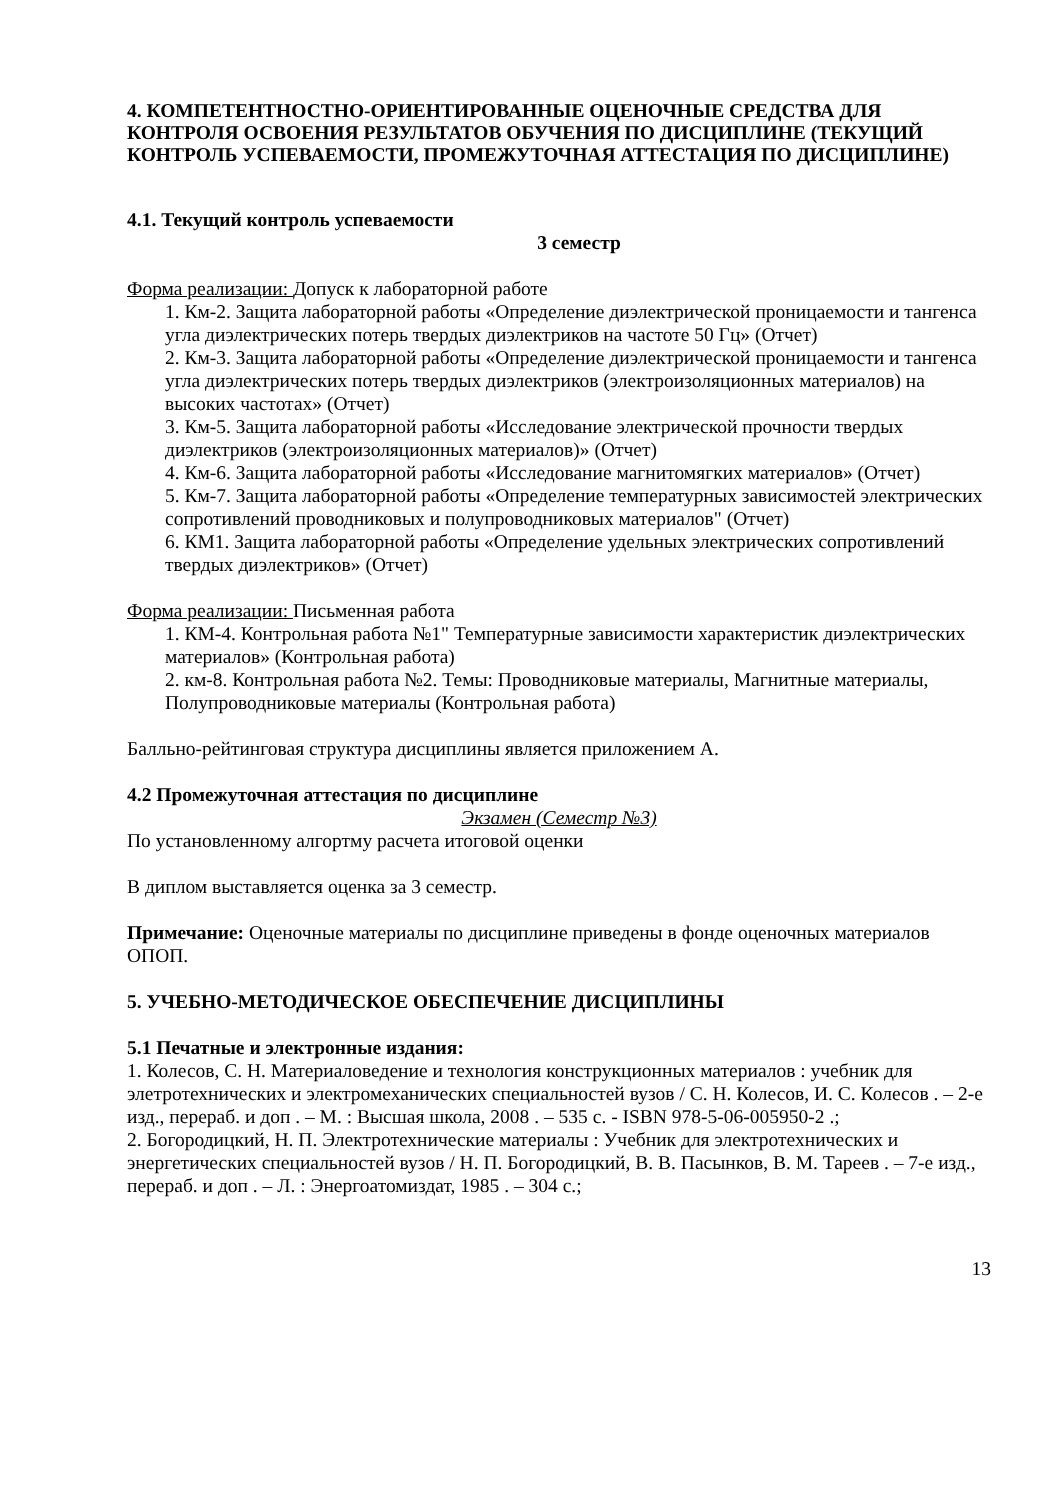4. КОМПЕТЕНТНОСТНО-ОРИЕНТИРОВАННЫЕ ОЦЕНОЧНЫЕ СРЕДСТВА ДЛЯ КОНТРОЛЯ ОСВОЕНИЯ РЕЗУЛЬТАТОВ ОБУЧЕНИЯ ПО ДИСЦИПЛИНЕ (ТЕКУЩИЙ КОНТРОЛЬ УСПЕВАЕМОСТИ, ПРОМЕЖУТОЧНАЯ АТТЕСТАЦИЯ ПО ДИСЦИПЛИНЕ)
4.1. Текущий контроль успеваемости
3 семестр
Форма реализации: Допуск к лабораторной работе
1. Км-2. Защита лабораторной работы «Определение диэлектрической проницаемости и тангенса угла диэлектрических потерь твердых диэлектриков на частоте 50 Гц» (Отчет)
2. Км-3. Защита лабораторной работы «Определение диэлектрической проницаемости и тангенса угла диэлектрических потерь твердых диэлектриков (электроизоляционных материалов) на высоких частотах» (Отчет)
3. Км-5. Защита лабораторной работы «Исследование электрической прочности твердых диэлектриков (электроизоляционных материалов)» (Отчет)
4. Км-6. Защита лабораторной работы «Исследование магнитомягких материалов» (Отчет)
5. Км-7. Защита лабораторной работы «Определение температурных зависимостей электрических сопротивлений проводниковых и полупроводниковых материалов" (Отчет)
6. КМ1. Защита лабораторной работы «Определение удельных электрических сопротивлений твердых диэлектриков» (Отчет)
Форма реализации: Письменная работа
1. КМ-4. Контрольная работа №1" Температурные зависимости характеристик диэлектрических материалов» (Контрольная работа)
2. км-8. Контрольная работа №2. Темы: Проводниковые материалы, Магнитные материалы, Полупроводниковые материалы (Контрольная работа)
Балльно-рейтинговая структура дисциплины является приложением А.
4.2 Промежуточная аттестация по дисциплине
Экзамен (Семестр №3)
По установленному алгортму расчета итоговой оценки
В диплом выставляется оценка за 3 семестр.
Примечание: Оценочные материалы по дисциплине приведены в фонде оценочных материалов ОПОП.
5. УЧЕБНО-МЕТОДИЧЕСКОЕ ОБЕСПЕЧЕНИЕ ДИСЦИПЛИНЫ
5.1 Печатные и электронные издания:
1. Колесов, С. Н. Материаловедение и технология конструкционных материалов : учебник для элетротехнических и электромеханических специальностей вузов / С. Н. Колесов, И. С. Колесов . – 2-е изд., перераб. и доп . – М. : Высшая школа, 2008 . – 535 с. - ISBN 978-5-06-005950-2 .;
2. Богородицкий, Н. П. Электротехнические материалы : Учебник для электротехнических и энергетических специальностей вузов / Н. П. Богородицкий, В. В. Пасынков, В. М. Тареев . – 7-е изд., перераб. и доп . – Л. : Энергоатомиздат, 1985 . – 304 с.;
13